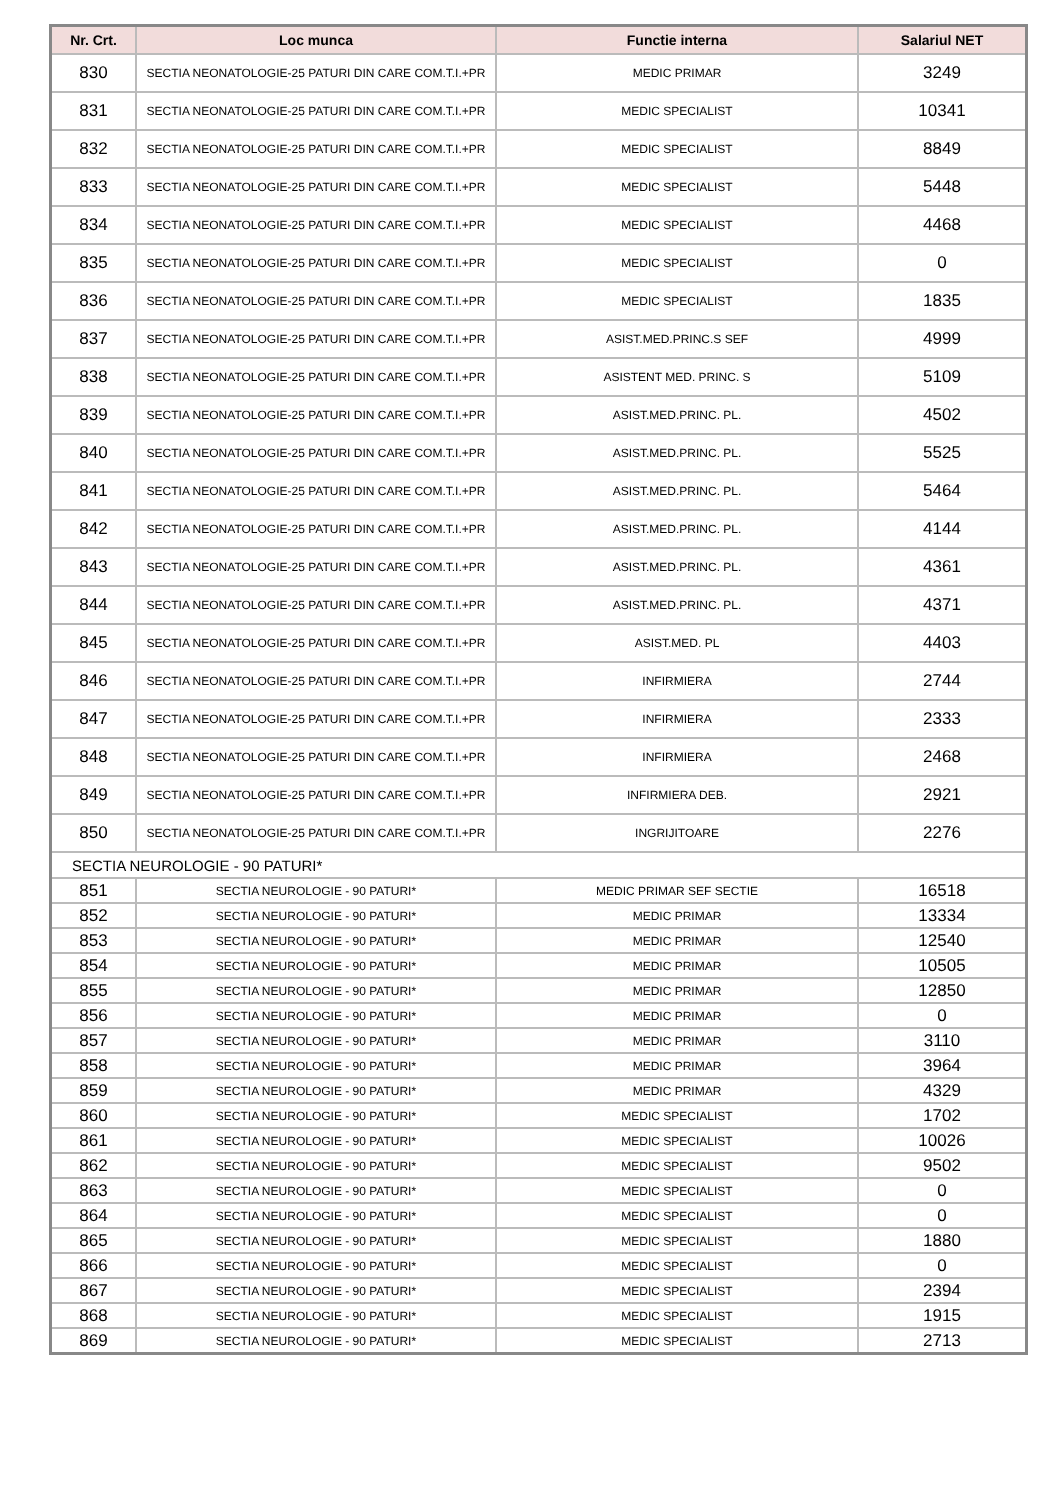| Nr. Crt. | Loc munca | Functie interna | Salariul NET |
| --- | --- | --- | --- |
| 830 | SECTIA NEONATOLOGIE-25 PATURI DIN CARE COM.T.I.+PR | MEDIC PRIMAR | 3249 |
| 831 | SECTIA NEONATOLOGIE-25 PATURI DIN CARE COM.T.I.+PR | MEDIC SPECIALIST | 10341 |
| 832 | SECTIA NEONATOLOGIE-25 PATURI DIN CARE COM.T.I.+PR | MEDIC SPECIALIST | 8849 |
| 833 | SECTIA NEONATOLOGIE-25 PATURI DIN CARE COM.T.I.+PR | MEDIC SPECIALIST | 5448 |
| 834 | SECTIA NEONATOLOGIE-25 PATURI DIN CARE COM.T.I.+PR | MEDIC SPECIALIST | 4468 |
| 835 | SECTIA NEONATOLOGIE-25 PATURI DIN CARE COM.T.I.+PR | MEDIC SPECIALIST | 0 |
| 836 | SECTIA NEONATOLOGIE-25 PATURI DIN CARE COM.T.I.+PR | MEDIC SPECIALIST | 1835 |
| 837 | SECTIA NEONATOLOGIE-25 PATURI DIN CARE COM.T.I.+PR | ASIST.MED.PRINC.S SEF | 4999 |
| 838 | SECTIA NEONATOLOGIE-25 PATURI DIN CARE COM.T.I.+PR | ASISTENT MED. PRINC. S | 5109 |
| 839 | SECTIA NEONATOLOGIE-25 PATURI DIN CARE COM.T.I.+PR | ASIST.MED.PRINC. PL. | 4502 |
| 840 | SECTIA NEONATOLOGIE-25 PATURI DIN CARE COM.T.I.+PR | ASIST.MED.PRINC. PL. | 5525 |
| 841 | SECTIA NEONATOLOGIE-25 PATURI DIN CARE COM.T.I.+PR | ASIST.MED.PRINC. PL. | 5464 |
| 842 | SECTIA NEONATOLOGIE-25 PATURI DIN CARE COM.T.I.+PR | ASIST.MED.PRINC. PL. | 4144 |
| 843 | SECTIA NEONATOLOGIE-25 PATURI DIN CARE COM.T.I.+PR | ASIST.MED.PRINC. PL. | 4361 |
| 844 | SECTIA NEONATOLOGIE-25 PATURI DIN CARE COM.T.I.+PR | ASIST.MED.PRINC. PL. | 4371 |
| 845 | SECTIA NEONATOLOGIE-25 PATURI DIN CARE COM.T.I.+PR | ASIST.MED. PL | 4403 |
| 846 | SECTIA NEONATOLOGIE-25 PATURI DIN CARE COM.T.I.+PR | INFIRMIERA | 2744 |
| 847 | SECTIA NEONATOLOGIE-25 PATURI DIN CARE COM.T.I.+PR | INFIRMIERA | 2333 |
| 848 | SECTIA NEONATOLOGIE-25 PATURI DIN CARE COM.T.I.+PR | INFIRMIERA | 2468 |
| 849 | SECTIA NEONATOLOGIE-25 PATURI DIN CARE COM.T.I.+PR | INFIRMIERA DEB. | 2921 |
| 850 | SECTIA NEONATOLOGIE-25 PATURI DIN CARE COM.T.I.+PR | INGRIJITOARE | 2276 |
| SECTIA NEUROLOGIE - 90 PATURI* | | | |
| 851 | SECTIA NEUROLOGIE - 90 PATURI* | MEDIC PRIMAR SEF SECTIE | 16518 |
| 852 | SECTIA NEUROLOGIE - 90 PATURI* | MEDIC PRIMAR | 13334 |
| 853 | SECTIA NEUROLOGIE - 90 PATURI* | MEDIC PRIMAR | 12540 |
| 854 | SECTIA NEUROLOGIE - 90 PATURI* | MEDIC PRIMAR | 10505 |
| 855 | SECTIA NEUROLOGIE - 90 PATURI* | MEDIC PRIMAR | 12850 |
| 856 | SECTIA NEUROLOGIE - 90 PATURI* | MEDIC PRIMAR | 0 |
| 857 | SECTIA NEUROLOGIE - 90 PATURI* | MEDIC PRIMAR | 3110 |
| 858 | SECTIA NEUROLOGIE - 90 PATURI* | MEDIC PRIMAR | 3964 |
| 859 | SECTIA NEUROLOGIE - 90 PATURI* | MEDIC PRIMAR | 4329 |
| 860 | SECTIA NEUROLOGIE - 90 PATURI* | MEDIC SPECIALIST | 1702 |
| 861 | SECTIA NEUROLOGIE - 90 PATURI* | MEDIC SPECIALIST | 10026 |
| 862 | SECTIA NEUROLOGIE - 90 PATURI* | MEDIC SPECIALIST | 9502 |
| 863 | SECTIA NEUROLOGIE - 90 PATURI* | MEDIC SPECIALIST | 0 |
| 864 | SECTIA NEUROLOGIE - 90 PATURI* | MEDIC SPECIALIST | 0 |
| 865 | SECTIA NEUROLOGIE - 90 PATURI* | MEDIC SPECIALIST | 1880 |
| 866 | SECTIA NEUROLOGIE - 90 PATURI* | MEDIC SPECIALIST | 0 |
| 867 | SECTIA NEUROLOGIE - 90 PATURI* | MEDIC SPECIALIST | 2394 |
| 868 | SECTIA NEUROLOGIE - 90 PATURI* | MEDIC SPECIALIST | 1915 |
| 869 | SECTIA NEUROLOGIE - 90 PATURI* | MEDIC SPECIALIST | 2713 |